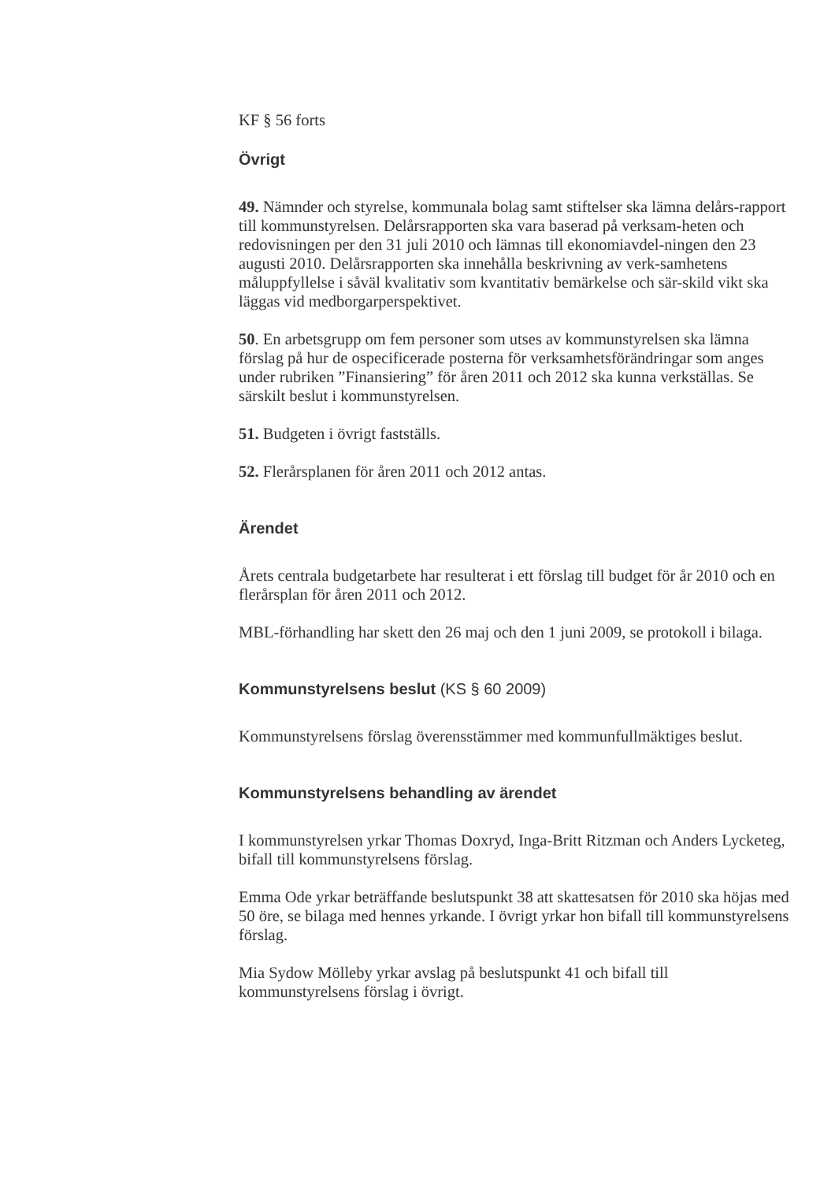KF § 56 forts
Övrigt
49. Nämnder och styrelse, kommunala bolag samt stiftelser ska lämna delårs-rapport till kommunstyrelsen. Delårsrapporten ska vara baserad på verksam-heten och redovisningen per den 31 juli 2010 och lämnas till ekonomiavdel-ningen den 23 augusti 2010. Delårsrapporten ska innehålla beskrivning av verk-samhetens måluppfyllelse i såväl kvalitativ som kvantitativ bemärkelse och sär-skild vikt ska läggas vid medborgarperspektivet.
50. En arbetsgrupp om fem personer som utses av kommunstyrelsen ska lämna förslag på hur de ospecificerade posterna för verksamhetsförändringar som anges under rubriken ”Finansiering” för åren 2011 och 2012 ska kunna verkställas. Se särskilt beslut i kommunstyrelsen.
51. Budgeten i övrigt fastställs.
52. Flerårsplanen för åren 2011 och 2012 antas.
Ärendet
Årets centrala budgetarbete har resulterat i ett förslag till budget för år 2010 och en flerårsplan för åren 2011 och 2012.
MBL-förhandling har skett den 26 maj och den 1 juni 2009, se protokoll i bilaga.
Kommunstyrelsens beslut (KS § 60 2009)
Kommunstyrelsens förslag överensstämmer med kommunfullmäktiges beslut.
Kommunstyrelsens behandling av ärendet
I kommunstyrelsen yrkar Thomas Doxryd, Inga-Britt Ritzman och Anders Lycketeg, bifall till kommunstyrelsens förslag.
Emma Ode yrkar beträffande beslutspunkt 38 att skattesatsen för 2010 ska höjas med 50 öre, se bilaga med hennes yrkande. I övrigt yrkar hon bifall till kommunstyrelsens förslag.
Mia Sydow Mölleby yrkar avslag på beslutspunkt 41 och bifall till kommunstyrelsens förslag i övrigt.